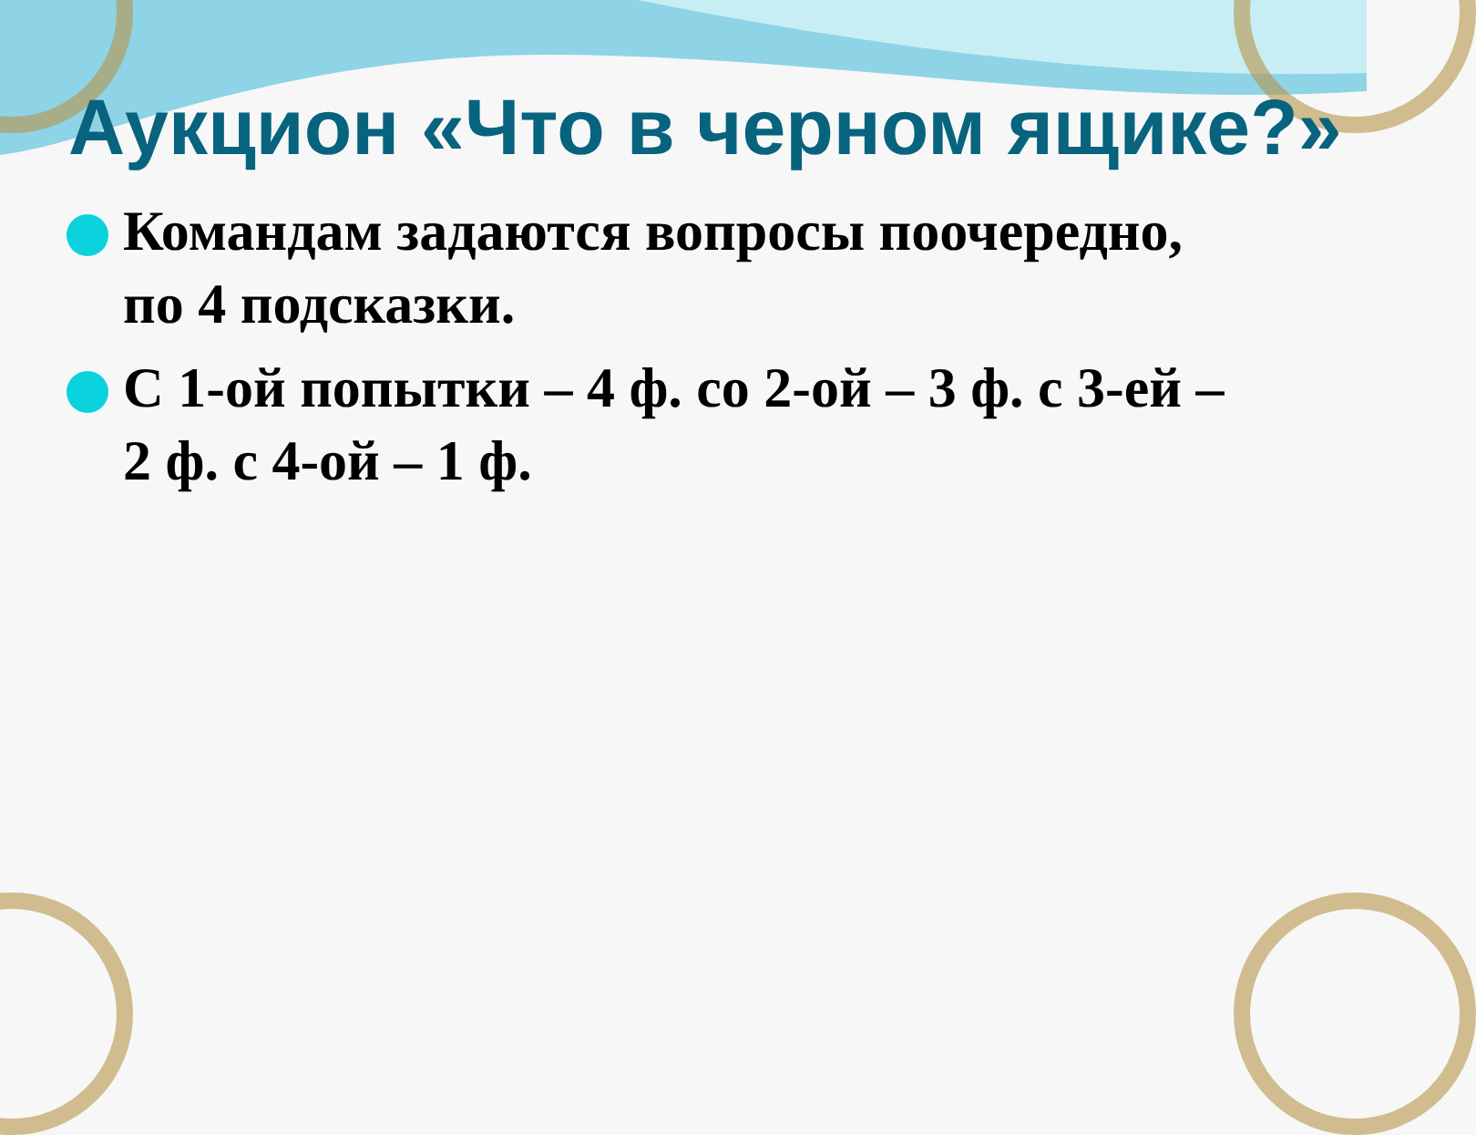Аукцион «Что в черном ящике?»
Командам задаются вопросы поочередно, по 4 подсказки.
С 1-ой попытки – 4 ф. со 2-ой – 3 ф. с 3-ей – 2 ф. с 4-ой – 1 ф.